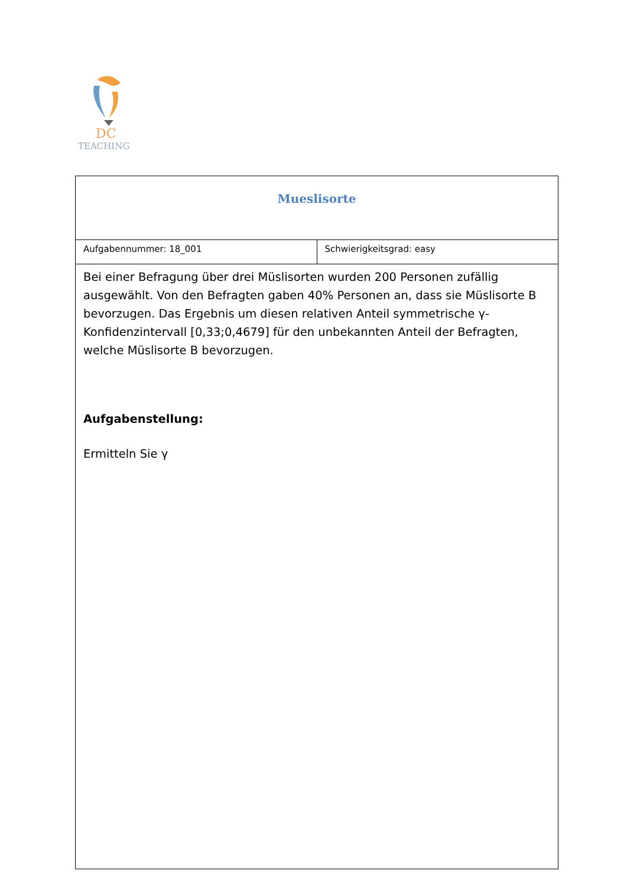DC
TEACHING
| Mueslisorte | |
| Aufgabennummer: 18_001 | Schwierigkeitsgrad: easy |
| Bei einer Befragung über drei Müslisorten wurden 200 Personen zufällig ausgewählt. Von den Befragten gaben 40% Personen an, dass sie Müslisorte B bevorzugen. Das Ergebnis um diesen relativen Anteil symmetrische γ-Konfidenzintervall [0,33;0,4679] für den unbekannten Anteil der Befragten, welche Müslisorte B bevorzugen. Aufgabenstellung: Ermitteln Sie γ | |